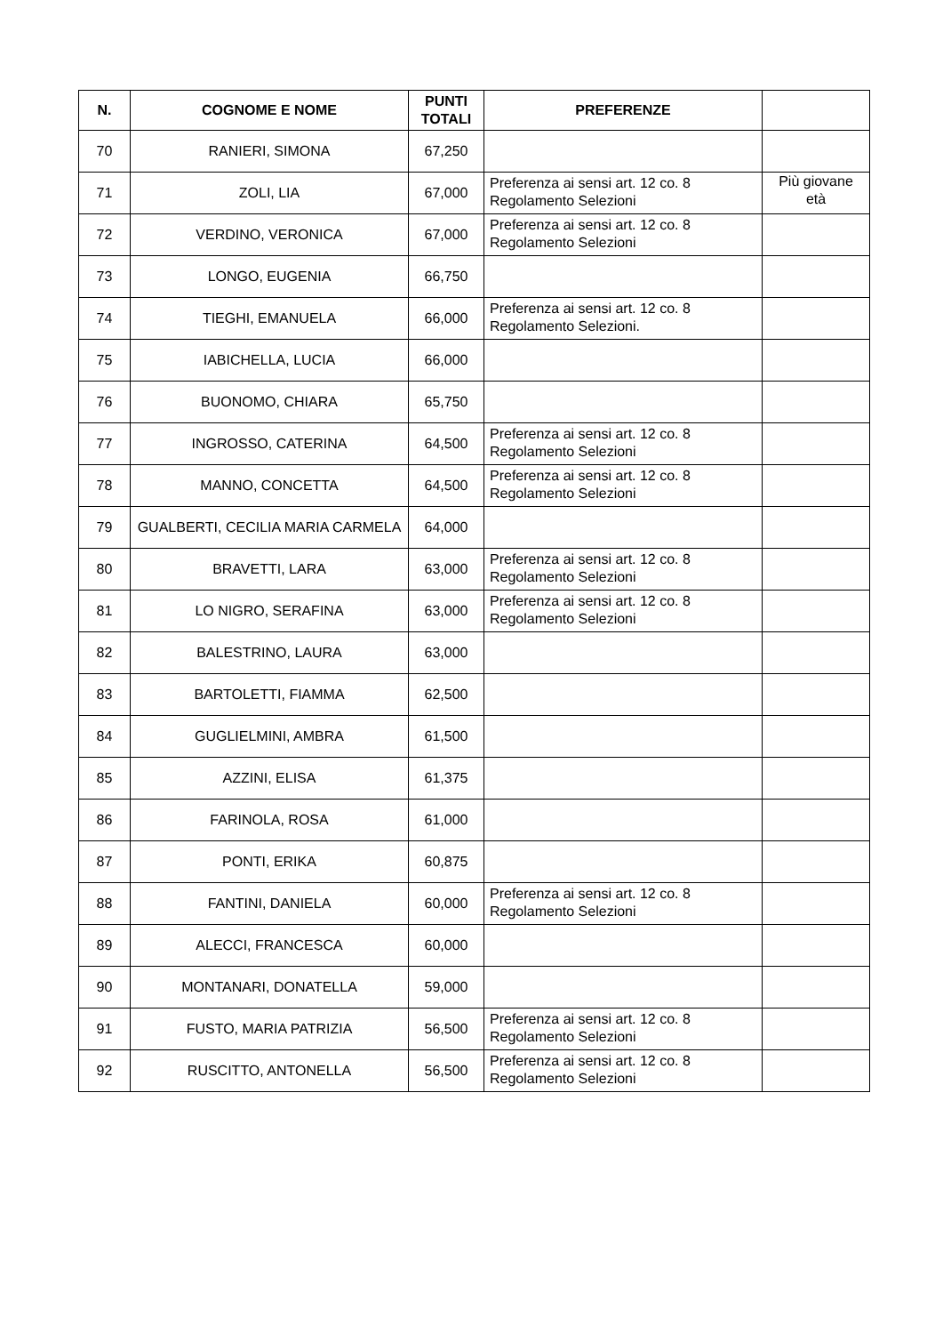| N. | COGNOME E NOME | PUNTI TOTALI | PREFERENZE | |
| --- | --- | --- | --- | --- |
| 70 | RANIERI, SIMONA | 67,250 | | |
| 71 | ZOLI, LIA | 67,000 | Preferenza ai sensi art. 12 co. 8 Regolamento Selezioni | Più giovane età |
| 72 | VERDINO, VERONICA | 67,000 | Preferenza ai sensi art. 12 co. 8 Regolamento Selezioni | |
| 73 | LONGO, EUGENIA | 66,750 | | |
| 74 | TIEGHI, EMANUELA | 66,000 | Preferenza ai sensi art. 12 co. 8 Regolamento Selezioni. | |
| 75 | IABICHELLA, LUCIA | 66,000 | | |
| 76 | BUONOMO, CHIARA | 65,750 | | |
| 77 | INGROSSO, CATERINA | 64,500 | Preferenza ai sensi art. 12 co. 8 Regolamento Selezioni | |
| 78 | MANNO, CONCETTA | 64,500 | Preferenza ai sensi art. 12 co. 8 Regolamento Selezioni | |
| 79 | GUALBERTI, CECILIA MARIA CARMELA | 64,000 | | |
| 80 | BRAVETTI, LARA | 63,000 | Preferenza ai sensi art. 12 co. 8 Regolamento Selezioni | |
| 81 | LO NIGRO, SERAFINA | 63,000 | Preferenza ai sensi art. 12 co. 8 Regolamento Selezioni | |
| 82 | BALESTRINO, LAURA | 63,000 | | |
| 83 | BARTOLETTI, FIAMMA | 62,500 | | |
| 84 | GUGLIELMINI, AMBRA | 61,500 | | |
| 85 | AZZINI, ELISA | 61,375 | | |
| 86 | FARINOLA, ROSA | 61,000 | | |
| 87 | PONTI, ERIKA | 60,875 | | |
| 88 | FANTINI, DANIELA | 60,000 | Preferenza ai sensi art. 12 co. 8 Regolamento Selezioni | |
| 89 | ALECCI, FRANCESCA | 60,000 | | |
| 90 | MONTANARI, DONATELLA | 59,000 | | |
| 91 | FUSTO, MARIA PATRIZIA | 56,500 | Preferenza ai sensi art. 12 co. 8 Regolamento Selezioni | |
| 92 | RUSCITTO, ANTONELLA | 56,500 | Preferenza ai sensi art. 12 co. 8 Regolamento Selezioni | |